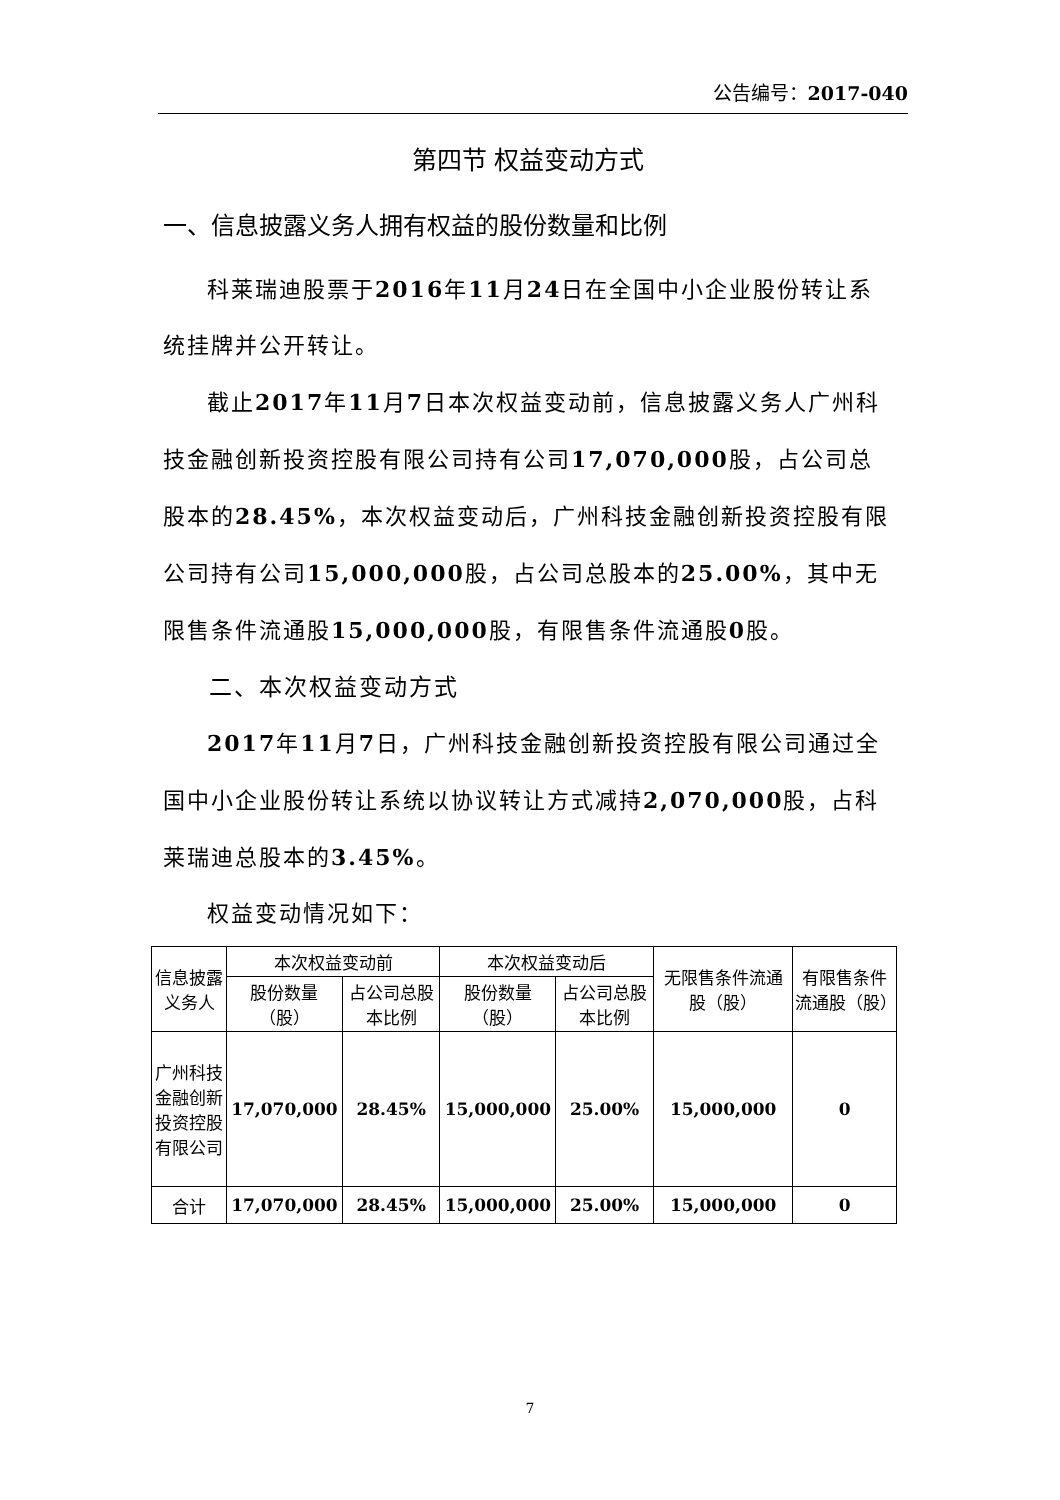公告编号：2017-040
第四节 权益变动方式
一、信息披露义务人拥有权益的股份数量和比例
科莱瑞迪股票于2016年11月24日在全国中小企业股份转让系统挂牌并公开转让。
截止2017年11月7日本次权益变动前，信息披露义务人广州科技金融创新投资控股有限公司持有公司17,070,000股，占公司总股本的28.45%，本次权益变动后，广州科技金融创新投资控股有限公司持有公司15,000,000股，占公司总股本的25.00%，其中无限售条件流通股15,000,000股，有限售条件流通股0股。
二、本次权益变动方式
2017年11月7日，广州科技金融创新投资控股有限公司通过全国中小企业股份转让系统以协议转让方式减持2,070,000股，占科莱瑞迪总股本的3.45%。
权益变动情况如下：
| 信息披露义务人 | 本次权益变动前 | | 本次权益变动后 | | 无限售条件流通股（股） | 有限售条件流通股（股） |
| --- | --- | --- | --- | --- | --- | --- |
| | 股份数量（股） | 占公司总股本比例 | 股份数量（股） | 占公司总股本比例 | | |
| 广州科技金融创新投资控股有限公司 | 17,070,000 | 28.45% | 15,000,000 | 25.00% | 15,000,000 | 0 |
| 合计 | 17,070,000 | 28.45% | 15,000,000 | 25.00% | 15,000,000 | 0 |
7